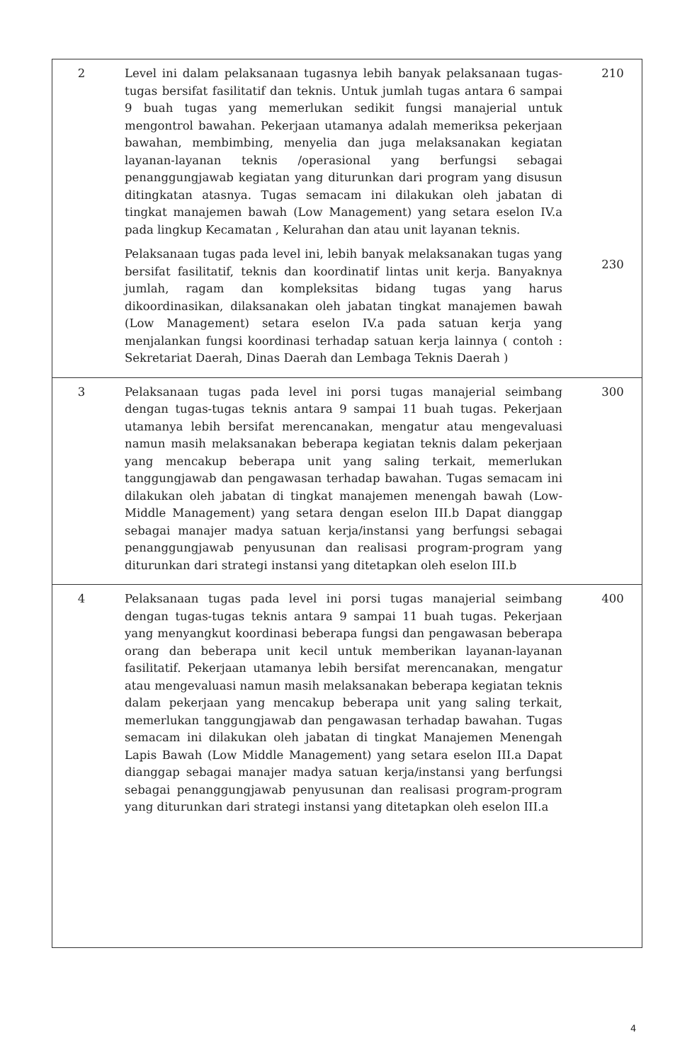| 2 | Level ini dalam pelaksanaan tugasnya lebih banyak pelaksanaan tugas-tugas bersifat fasilitatif dan teknis. Untuk jumlah tugas antara 6 sampai 9 buah tugas yang memerlukan sedikit fungsi manajerial untuk mengontrol bawahan. Pekerjaan utamanya adalah memeriksa pekerjaan bawahan, membimbing, menyelia dan juga melaksanakan kegiatan layanan-layanan teknis /operasional yang berfungsi sebagai penanggungjawab kegiatan yang diturunkan dari program yang disusun ditingkatan atasnya. Tugas semacam ini dilakukan oleh jabatan di tingkat manajemen bawah (Low Management) yang setara eselon IV.a pada lingkup Kecamatan , Kelurahan dan atau unit layanan teknis. Pelaksanaan tugas pada level ini, lebih banyak melaksanakan tugas yang bersifat fasilitatif, teknis dan koordinatif lintas unit kerja. Banyaknya jumlah, ragam dan kompleksitas bidang tugas yang harus dikoordinasikan, dilaksanakan oleh jabatan tingkat manajemen bawah (Low Management) setara eselon IV.a pada satuan kerja yang menjalankan fungsi koordinasi terhadap satuan kerja lainnya ( contoh : Sekretariat Daerah, Dinas Daerah dan Lembaga Teknis Daerah ) | 210 230 |
| 3 | Pelaksanaan tugas pada level ini porsi tugas manajerial seimbang dengan tugas-tugas teknis antara 9 sampai 11 buah tugas. Pekerjaan utamanya lebih bersifat merencanakan, mengatur atau mengevaluasi namun masih melaksanakan beberapa kegiatan teknis dalam pekerjaan yang mencakup beberapa unit yang saling terkait, memerlukan tanggungjawab dan pengawasan terhadap bawahan. Tugas semacam ini dilakukan oleh jabatan di tingkat manajemen menengah bawah (Low-Middle Management) yang setara dengan eselon III.b Dapat dianggap sebagai manajer madya satuan kerja/instansi yang berfungsi sebagai penanggungjawab penyusunan dan realisasi program-program yang diturunkan dari strategi instansi yang ditetapkan oleh eselon III.b | 300 |
| 4 | Pelaksanaan tugas pada level ini porsi tugas manajerial seimbang dengan tugas-tugas teknis antara 9 sampai 11 buah tugas. Pekerjaan yang menyangkut koordinasi beberapa fungsi dan pengawasan beberapa orang dan beberapa unit kecil untuk memberikan layanan-layanan fasilitatif. Pekerjaan utamanya lebih bersifat merencanakan, mengatur atau mengevaluasi namun masih melaksanakan beberapa kegiatan teknis dalam pekerjaan yang mencakup beberapa unit yang saling terkait, memerlukan tanggungjawab dan pengawasan terhadap bawahan. Tugas semacam ini dilakukan oleh jabatan di tingkat Manajemen Menengah Lapis Bawah (Low Middle Management) yang setara eselon III.a Dapat dianggap sebagai manajer madya satuan kerja/instansi yang berfungsi sebagai penanggungjawab penyusunan dan realisasi program-program yang diturunkan dari strategi instansi yang ditetapkan oleh eselon III.a | 400 |
4